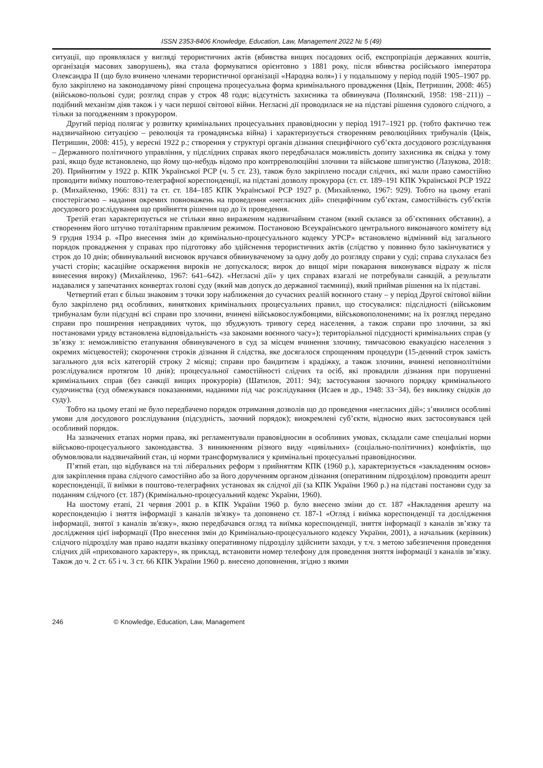ISSN 2353-8406 Knowledge, Education, Law, Management 2022 № 5 (49)
ситуації, що проявлялася у вигляді терористичних актів (вбивства вищих посадових осіб, експропріація державних коштів, організація масових заворушень), яка стала формуватися орієнтовно з 1881 року, після вбивства російського імператора Олександра II (що було вчинено членами терористичної організації «Народна воля») і у подальшому у період подій 1905–1907 рр. було закріплено на законодавчому рівні спрощена процесуальна форма кримінального провадження (Цвік, Петришин, 2008: 465) (військово-польові суди; розгляд справ у строк 48 годи; відсутність захисника та обвинувача (Полянский, 1958: 198−211)) – подібний механізм дiяв також і у часи першої світової війни. Негласні дії проводилася не на підставі рішення судового слідчого, а тільки за погодженням з прокурором.
Другий період полягає у розвитку кримінальних процесуальних правовідносин у період 1917–1921 рр. (тобто фактично теж надзвичайною ситуацією – революція та громадянська війна) і характеризується створенням революційних трибуналів (Цвік, Петришин, 2008: 415), у вересні 1922 р.; створення у структурі органів дізнання специфічного суб’єкта досудового розслідування – Державного політичного управління, у підслідних справах якого передбачалася можливість допиту захисника як свідка у тому разі, якщо буде встановлено, що йому що-небудь відомо про контрреволюційні злочини та військове шпигунство (Лазукова, 2018: 20). Прийнятим у 1922 р. КПК Української РСР (ч. 5 ст. 23), також було закріплено посади слідчих, які мали право самостійно проводити виїмку поштово-телеграфної кореспонденції, на підставі дозволу прокурора (ст. ст. 189–191 КПК Української РСР 1922 р. (Михайленко, 1966: 831) та ст. ст. 184–185 КПК Української РСР 1927 р. (Михайленко, 1967: 929). Тобто на цьому етапі спостерігаємо – надання окремих повноважень на проведення «негласних дій» специфічним суб’єктам, самостійність суб’єктів досудового розслідування що прийняття рішення що до їх проведення.
Третій етап характеризується не стільки явно вираженим надзвичайним станом (який склався за об’єктивних обставин), а створенням його штучно тоталітарним правлячим режимом. Постановою Всеукраїнського центрального виконавчого комітету від 9 грудня 1934 р. «Про внесення змін до кримінально-процесуального кодексу УРСР» встановлено відмінний від загального порядок провадження у справах про підготовку або здійснення терористичних актів (слідство у повинно було закінчуватися у строк до 10 днів; обвинувальний висновок вручався обвинуваченому за одну добу до розгляду справи у суді; справа слухалася без участі сторін; касаційне оскарження вироків не допускалося; вирок до вищої міри покарання виконувався відразу ж після винесення вироку) (Михайленко, 1967: 641–642). «Негласні дії» у цих справах взагалі не потребували санкцій, а результати надавалися у запечатаних конвертах голові суду (який мав допуск до державної таємниці), який приймав рішення на їх підставі.
Четвертий етап є більш знаковим з точки зору наближення до сучасних реалій воєнного стану – у період Другої світової війни було закріплено ряд особливих, виняткових кримінальних процесуальних правил, що стосувалися: підслідності (військовим трибуналам були підсудні всі справи про злочини, вчинені військовослужбовцями, військовополоненими; на їх розгляд передано справи про поширення неправдивих чуток, що збуджують тривогу серед населення, а також справи про злочини, за які постановами уряду встановлена відповідальність «за законами воєнного часу»); територіальної підсудності кримінальних справ (у зв’язку з: неможливістю етапування обвинуваченого в суд за місцем вчинення злочину, тимчасовою евакуацією населення з окремих місцевостей); скорочення строків дізнання й слідства, яке досягалося спрощенням процедури (15-денний строк замість загального для всіх категорій строку 2 місяці; справи про бандитизм і крадіжку, а також злочини, вчинені неповнолітніми розслідувалися протягом 10 днів); процесуальної самостійності слідчих та осіб, які провадили дізнання при порушенні кримінальних справ (без санкції вищих прокурорів) (Шатилов, 2011: 94); застосування заочного порядку кримінального судочинства (суд обмежувався показаннями, наданими під час розслідування (Исаев и др., 1948: 33−34), без виклику свідків до суду).
Тобто на цьому етапі не було передбачено порядок отримання дозволів що до проведення «негласних дій»; з’явилися особливі умови для досудового розслідування (підсудність, заочний порядок); виокремлені суб’єкти, відносно яких застосовувався цей особливий порядок.
На зазначених етапах норми права, які регламентували правовідносин в особливих умовах, складали саме спеціальні норми військово-процесуального законодавства. З виникненням різного виду «цивільних» (соціально-політичних) конфліктів, що обумовлювали надзвичайний стан, ці норми трансформувалися у кримінальні процесуальні правовідносини.
П’ятий етап, що відбувався на тлі ліберальних реформ з прийняттям КПК (1960 р.), характеризується «закладенням основ» для закріплення права слідчого самостійно або за його дорученням органом дізнання (оперативним підрозділом) проводити арешт кореспонденції, її виїмки в поштово-телеграфних установах як слідчої дії (за КПК України 1960 р.) на підставі постанови суду за поданням слідчого (ст. 187) (Кримінально-процесуальний кодекс України, 1960).
На шостому етапі, 21 червня 2001 р. в КПК України 1960 р. було внесено зміни до ст. 187 «Накладення арешту на кореспонденцію і зняття інформації з каналів зв'язку» та доповнено ст. 187-1 «Огляд і виїмка кореспонденції та дослідження інформації, знятої з каналів зв'язку», якою передбачався огляд та виїмка кореспонденції, зняття інформації з каналів зв’язку та дослідження цієї інформації (Про внесення змін до Кримінально-процесуального кодексу України, 2001), а начальник (керівник) слідчого підрозділу мав право надати вказівку оперативному підрозділу здійснити заходи, у т.ч. з метою забезпечення проведення слідчих дій «прихованого характеру», як приклад, встановити номер телефону для проведення зняття інформації з каналів зв’язку. Також до ч. 2 ст. 65 і ч. 3 ст. 66 КПК України 1960 р. внесено доповнення, згідно з якими
246 © Knowledge, Education, Law, Management